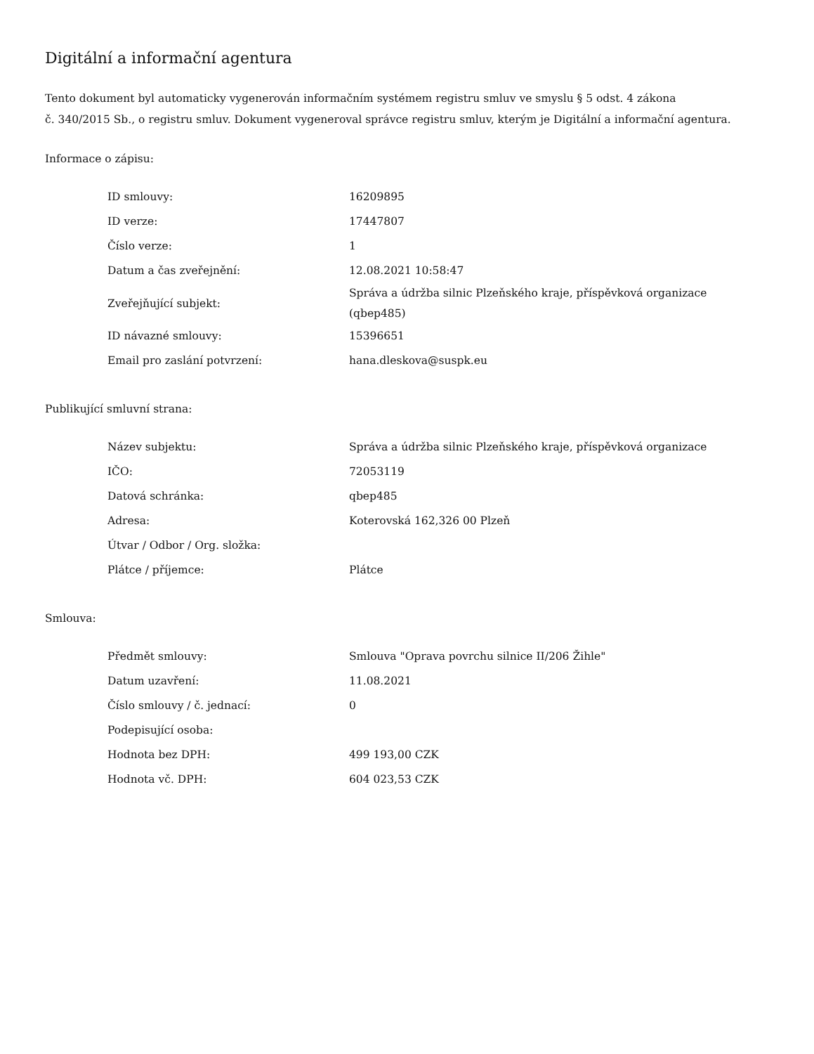Digitální a informační agentura
Tento dokument byl automaticky vygenerován informačním systémem registru smluv ve smyslu § 5 odst. 4 zákona
č. 340/2015 Sb., o registru smluv. Dokument vygeneroval správce registru smluv, kterým je Digitální a informační agentura.
Informace o zápisu:
| ID smlouvy: | 16209895 |
| ID verze: | 17447807 |
| Číslo verze: | 1 |
| Datum a čas zveřejnění: | 12.08.2021 10:58:47 |
| Zveřejňující subjekt: | Správa a údržba silnic Plzeňského kraje, příspěvková organizace (qbep485) |
| ID návazné smlouvy: | 15396651 |
| Email pro zaslání potvrzení: | hana.dleskova@suspk.eu |
Publikující smluvní strana:
| Název subjektu: | Správa a údržba silnic Plzeňského kraje, příspěvková organizace |
| IČO: | 72053119 |
| Datová schránka: | qbep485 |
| Adresa: | Koterovská 162,326 00 Plzeň |
| Útvar / Odbor / Org. složka: | |
| Plátce / příjemce: | Plátce |
Smlouva:
| Předmět smlouvy: | Smlouva "Oprava povrchu silnice II/206 Žihle" |
| Datum uzavření: | 11.08.2021 |
| Číslo smlouvy / č. jednací: | 0 |
| Podepisující osoba: | |
| Hodnota bez DPH: | 499 193,00 CZK |
| Hodnota vč. DPH: | 604 023,53 CZK |